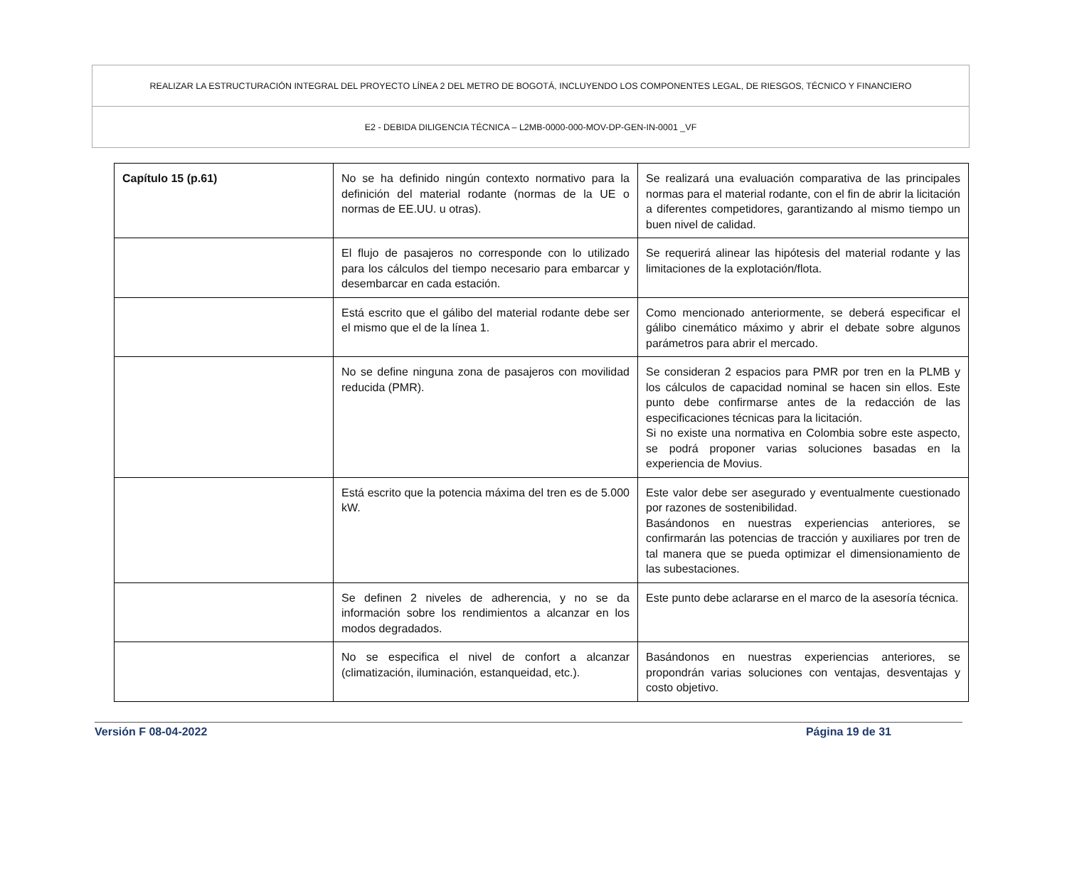REALIZAR LA ESTRUCTURACIÓN INTEGRAL DEL PROYECTO LÍNEA 2 DEL METRO DE BOGOTÁ, INCLUYENDO LOS COMPONENTES LEGAL, DE RIESGOS, TÉCNICO Y FINANCIERO
E2 - DEBIDA DILIGENCIA TÉCNICA – L2MB-0000-000-MOV-DP-GEN-IN-0001 _VF
| Capítulo 15 (p.61) | No se ha definido ningún contexto normativo para la definición del material rodante (normas de la UE o normas de EE.UU. u otras). | Se realizará una evaluación comparativa de las principales normas para el material rodante, con el fin de abrir la licitación a diferentes competidores, garantizando al mismo tiempo un buen nivel de calidad. |
| | El flujo de pasajeros no corresponde con lo utilizado para los cálculos del tiempo necesario para embarcar y desembarcar en cada estación. | Se requerirá alinear las hipótesis del material rodante y las limitaciones de la explotación/flota. |
| | Está escrito que el gálibo del material rodante debe ser el mismo que el de la línea 1. | Como mencionado anteriormente, se deberá especificar el gálibo cinemático máximo y abrir el debate sobre algunos parámetros para abrir el mercado. |
| | No se define ninguna zona de pasajeros con movilidad reducida (PMR). | Se consideran 2 espacios para PMR por tren en la PLMB y los cálculos de capacidad nominal se hacen sin ellos. Este punto debe confirmarse antes de la redacción de las especificaciones técnicas para la licitación. Si no existe una normativa en Colombia sobre este aspecto, se podrá proponer varias soluciones basadas en la experiencia de Movius. |
| | Está escrito que la potencia máxima del tren es de 5.000 kW. | Este valor debe ser asegurado y eventualmente cuestionado por razones de sostenibilidad. Basándonos en nuestras experiencias anteriores, se confirmarán las potencias de tracción y auxiliares por tren de tal manera que se pueda optimizar el dimensionamiento de las subestaciones. |
| | Se definen 2 niveles de adherencia, y no se da información sobre los rendimientos a alcanzar en los modos degradados. | Este punto debe aclararse en el marco de la asesoría técnica. |
| | No se especifica el nivel de confort a alcanzar (climatización, iluminación, estanqueidad, etc.). | Basándonos en nuestras experiencias anteriores, se propondrán varias soluciones con ventajas, desventajas y costo objetivo. |
Versión F 08-04-2022 Página 19 de 31